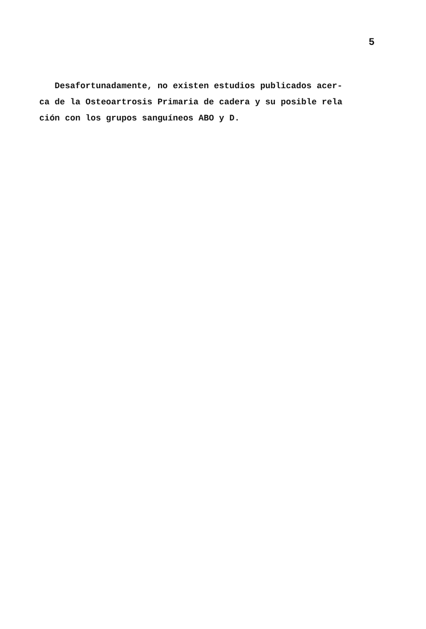5
Desafortunadamente, no existen estudios publicados acer-
ca de la Osteoartrosis Primaria de cadera y su posible rela
ción con los grupos sanguíneos ABO y D.